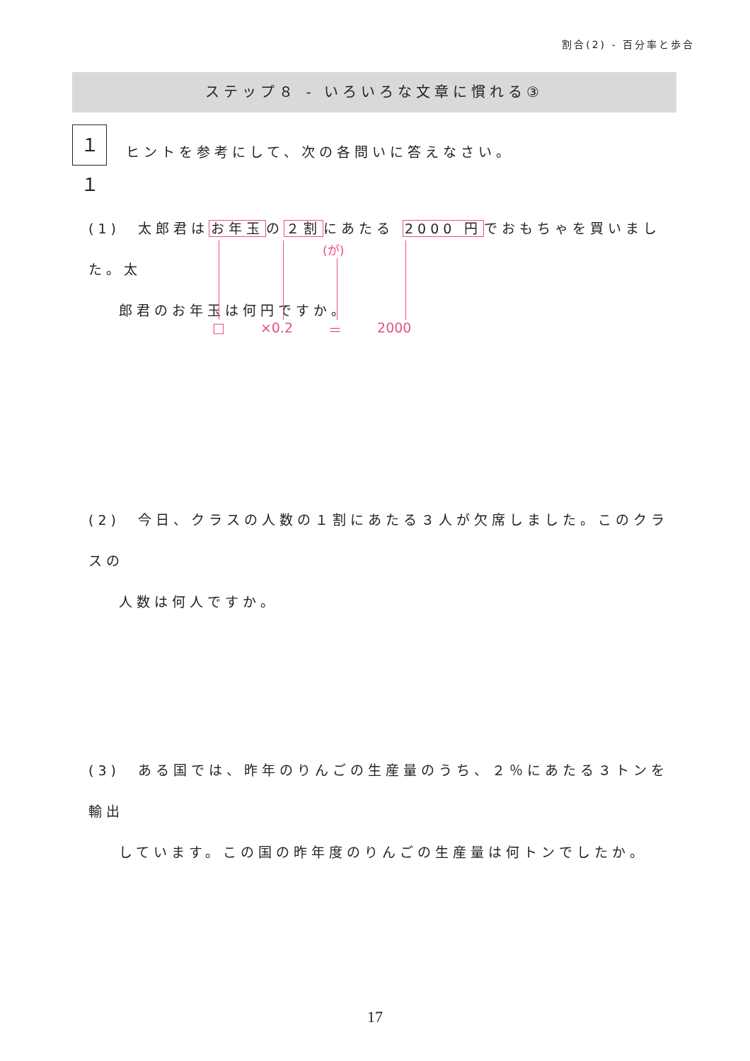割合(2) - 百分率と歩合
ステップ８ - いろいろな文章に慣れる③
１１
ヒントを参考にして、次の各問いに答えなさい。
(1)　太郎君はお年玉の２割にあたる 2000 円でおもちゃを買いました。太
郎君のお年玉は何円ですか。
(が)
□ ×0.2 ＝ 2000
(2)　今日、クラスの人数の１割にあたる３人が欠席しました。このクラスの
人数は何人ですか。
(3)　ある国では、昨年のりんごの生産量のうち、２％にあたる３トンを輸出
しています。この国の昨年度のりんごの生産量は何トンでしたか。
17